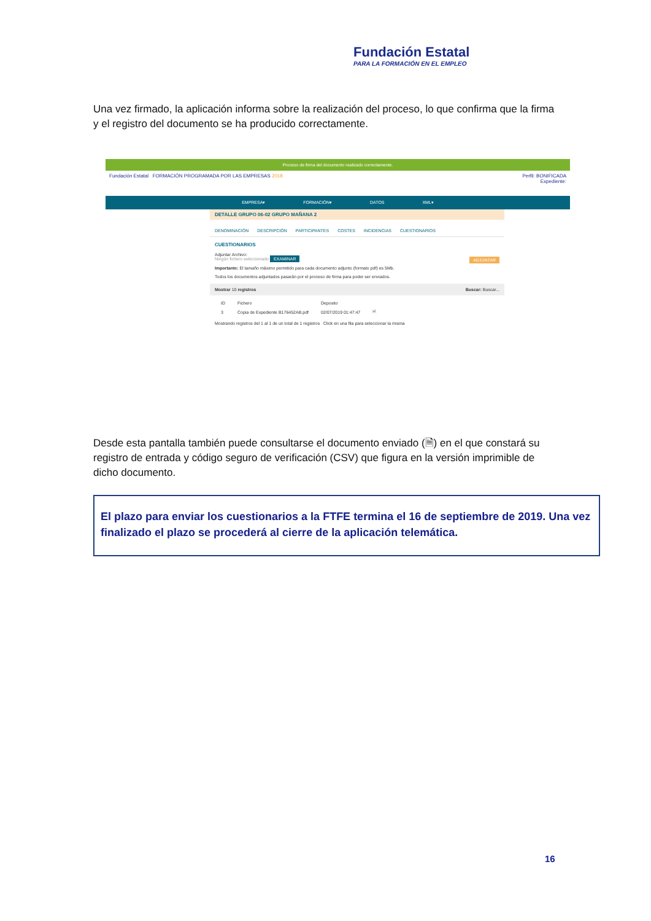Fundación Estatal
PARA LA FORMACIÓN EN EL EMPLEO
Una vez firmado, la aplicación informa sobre la realización del proceso, lo que confirma que la firma y el registro del documento se ha producido correctamente.
Proceso de firma del documento realizado correctamente.
Perfil: BONIFICADA
Expediente: Fundación Estatal FORMACIÓN PROGRAMADA POR LAS EMPRESAS 2018
EMPRESA▾ FORMACIÓN▾ DATOS XML▾
DETALLE GRUPO 06-02 GRUPO MAÑANA 2
DENOMINACIÓN DESCRIPCIÓN PARTICIPANTES COSTES INCIDENCIAS CUESTIONARIOS
CUESTIONARIOS
Adjuntar Archivo:
Ningún fichero seleccionado EXAMINAR ADJUNTAR
Importante: El tamaño máximo permitido para cada documento adjunto (formato pdf) es 5Mb.
Todos los documentos adjuntados pasarán por el proceso de firma para poder ser enviados.
Mostrar 10 registros Buscar: Buscar...
| ID | Fichero | Deposito | |
| --- | --- | --- | --- |
| 3 | Copia de Expediente B176452AB.pdf | 02/07/2019 01:47:47 | 🗎 |
Mostrando registros del 1 al 1 de un total de 1 registros Click en una fila para seleccionar la misma
Desde esta pantalla también puede consultarse el documento enviado (🗎) en el que constará su registro de entrada y código seguro de verificación (CSV) que figura en la versión imprimible de dicho documento.
El plazo para enviar los cuestionarios a la FTFE termina el 16 de septiembre de 2019. Una vez finalizado el plazo se procederá al cierre de la aplicación telemática.
16